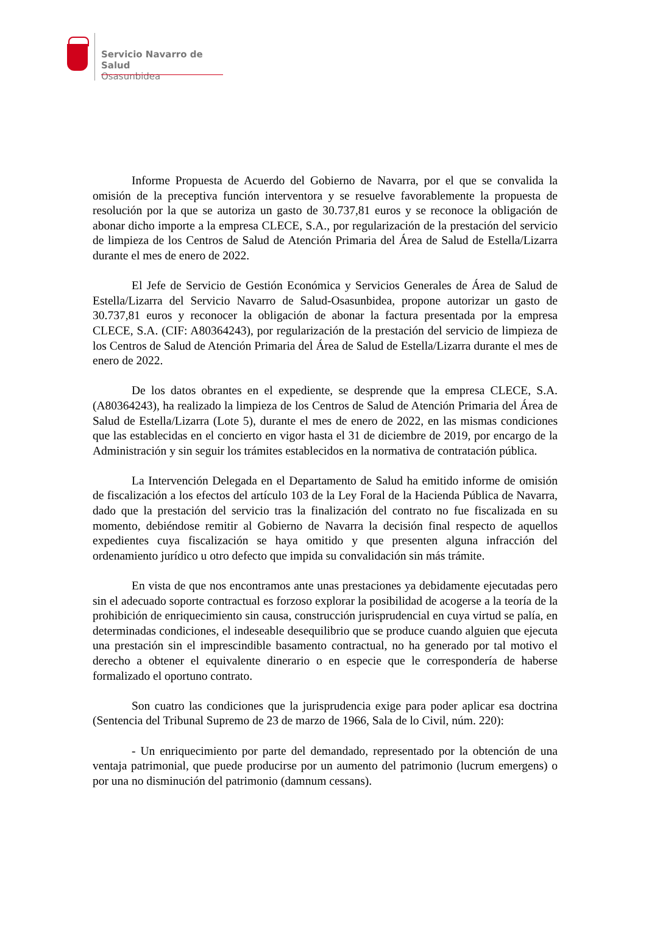Servicio Navarro de Salud
Osasunbidea
Informe Propuesta de Acuerdo del Gobierno de Navarra, por el que se convalida la omisión de la preceptiva función interventora y se resuelve favorablemente la propuesta de resolución por la que se autoriza un gasto de 30.737,81 euros y se reconoce la obligación de abonar dicho importe a la empresa CLECE, S.A., por regularización de la prestación del servicio de limpieza de los Centros de Salud de Atención Primaria del Área de Salud de Estella/Lizarra durante el mes de enero de 2022.
El Jefe de Servicio de Gestión Económica y Servicios Generales de Área de Salud de Estella/Lizarra del Servicio Navarro de Salud-Osasunbidea, propone autorizar un gasto de 30.737,81 euros y reconocer la obligación de abonar la factura presentada por la empresa CLECE, S.A. (CIF: A80364243), por regularización de la prestación del servicio de limpieza de los Centros de Salud de Atención Primaria del Área de Salud de Estella/Lizarra durante el mes de enero de 2022.
De los datos obrantes en el expediente, se desprende que la empresa CLECE, S.A. (A80364243), ha realizado la limpieza de los Centros de Salud de Atención Primaria del Área de Salud de Estella/Lizarra (Lote 5), durante el mes de enero de 2022, en las mismas condiciones que las establecidas en el concierto en vigor hasta el 31 de diciembre de 2019, por encargo de la Administración y sin seguir los trámites establecidos en la normativa de contratación pública.
La Intervención Delegada en el Departamento de Salud ha emitido informe de omisión de fiscalización a los efectos del artículo 103 de la Ley Foral de la Hacienda Pública de Navarra, dado que la prestación del servicio tras la finalización del contrato no fue fiscalizada en su momento, debiéndose remitir al Gobierno de Navarra la decisión final respecto de aquellos expedientes cuya fiscalización se haya omitido y que presenten alguna infracción del ordenamiento jurídico u otro defecto que impida su convalidación sin más trámite.
En vista de que nos encontramos ante unas prestaciones ya debidamente ejecutadas pero sin el adecuado soporte contractual es forzoso explorar la posibilidad de acogerse a la teoría de la prohibición de enriquecimiento sin causa, construcción jurisprudencial en cuya virtud se palía, en determinadas condiciones, el indeseable desequilibrio que se produce cuando alguien que ejecuta una prestación sin el imprescindible basamento contractual, no ha generado por tal motivo el derecho a obtener el equivalente dinerario o en especie que le correspondería de haberse formalizado el oportuno contrato.
Son cuatro las condiciones que la jurisprudencia exige para poder aplicar esa doctrina (Sentencia del Tribunal Supremo de 23 de marzo de 1966, Sala de lo Civil, núm. 220):
- Un enriquecimiento por parte del demandado, representado por la obtención de una ventaja patrimonial, que puede producirse por un aumento del patrimonio (lucrum emergens) o por una no disminución del patrimonio (damnum cessans).